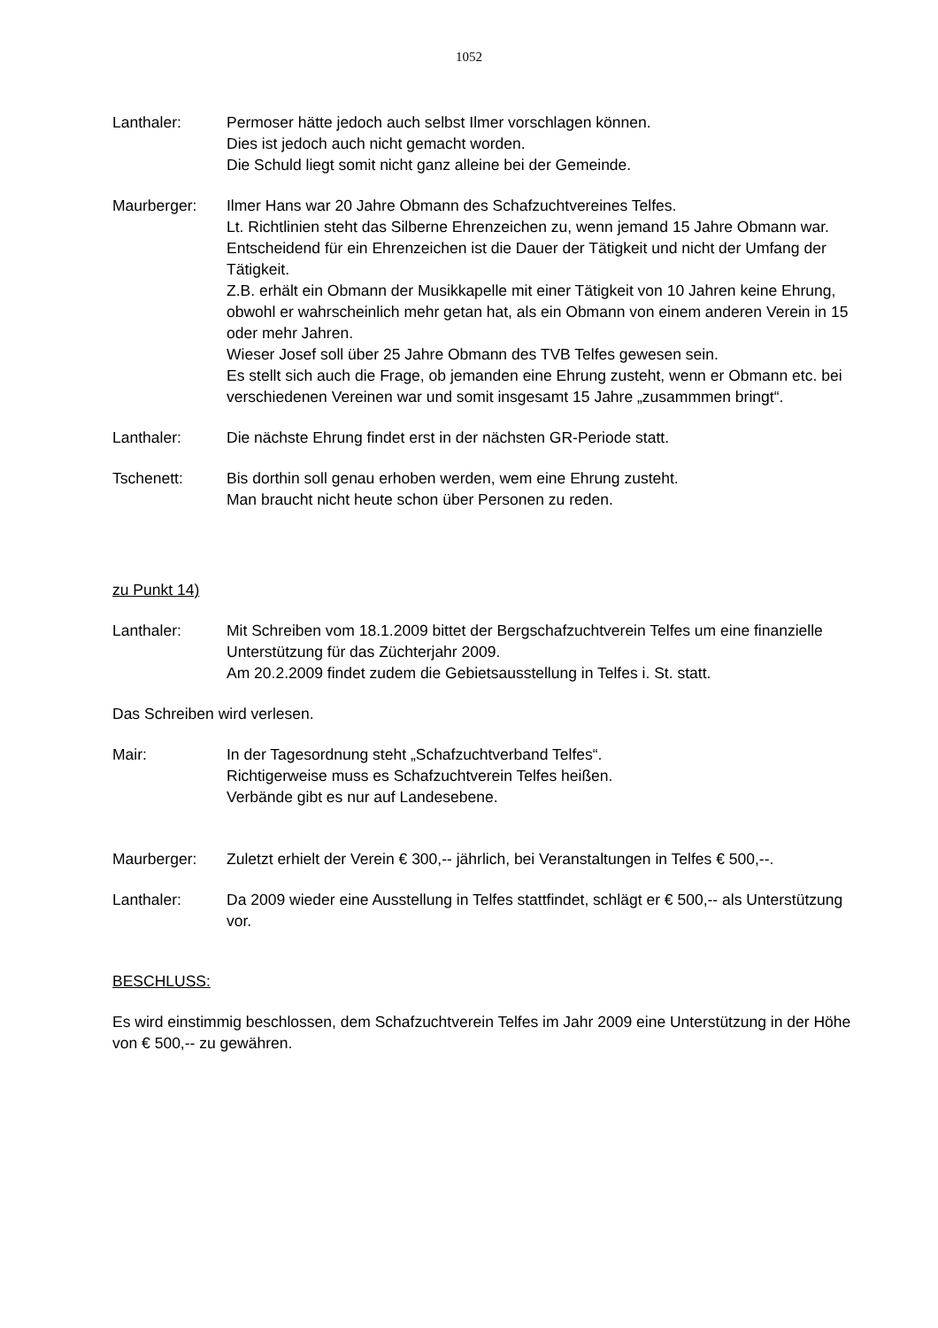1052
Lanthaler: Permoser hätte jedoch auch selbst Ilmer vorschlagen können.
Dies ist jedoch auch nicht gemacht worden.
Die Schuld liegt somit nicht ganz alleine bei der Gemeinde.
Maurberger: Ilmer Hans war 20 Jahre Obmann des Schafzuchtvereines Telfes.
Lt. Richtlinien steht das Silberne Ehrenzeichen zu, wenn jemand 15 Jahre Obmann war.
Entscheidend für ein Ehrenzeichen ist die Dauer der Tätigkeit und nicht der Umfang der Tätigkeit.
Z.B. erhält ein Obmann der Musikkapelle mit einer Tätigkeit von 10 Jahren keine Ehrung, obwohl er wahrscheinlich mehr getan hat, als ein Obmann von einem anderen Verein in 15 oder mehr Jahren.
Wieser Josef soll über 25 Jahre Obmann des TVB Telfes gewesen sein.
Es stellt sich auch die Frage, ob jemanden eine Ehrung zusteht, wenn er Obmann etc. bei verschiedenen Vereinen war und somit insgesamt 15 Jahre „zusammmen bringt“.
Lanthaler: Die nächste Ehrung findet erst in der nächsten GR-Periode statt.
Tschenett: Bis dorthin soll genau erhoben werden, wem eine Ehrung zusteht.
Man braucht nicht heute schon über Personen zu reden.
zu Punkt 14)
Lanthaler: Mit Schreiben vom 18.1.2009 bittet der Bergschafzuchtverein Telfes um eine finanzielle Unterstützung für das Züchterjahr 2009.
Am 20.2.2009 findet zudem die Gebietsausstellung in Telfes i. St. statt.
Das Schreiben wird verlesen.
Mair: In der Tagesordnung steht „Schafzuchtverband Telfes“.
Richtigerweise muss es Schafzuchtverein Telfes heißen.
Verbände gibt es nur auf Landesebene.
Maurberger: Zuletzt erhielt der Verein € 300,-- jährlich, bei Veranstaltungen in Telfes € 500,--.
Lanthaler: Da 2009 wieder eine Ausstellung in Telfes stattfindet, schlägt er € 500,-- als Unterstützung vor.
BESCHLUSS:
Es wird einstimmig beschlossen, dem Schafzuchtverein Telfes im Jahr 2009 eine Unterstützung in der Höhe von € 500,-- zu gewähren.